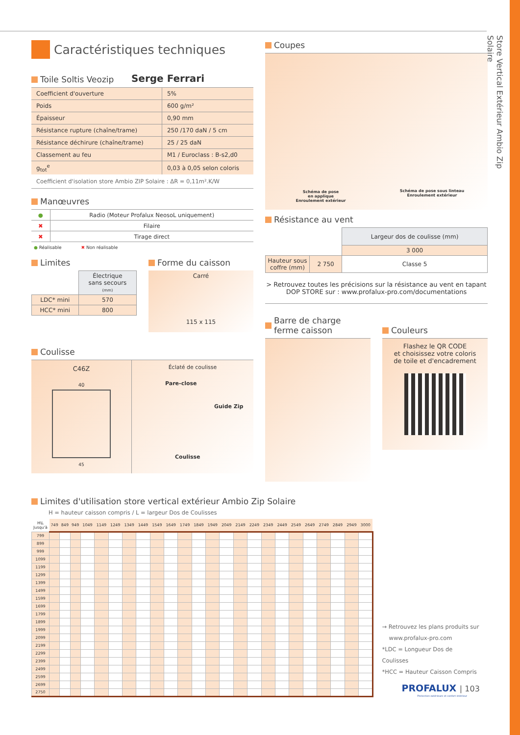Caractéristiques techniques
Toile Soltis Veozip
Serge Ferrari
| Coefficient d'ouverture | 5% |
| Poids | 600 g/m² |
| Épaisseur | 0,90 mm |
| Résistance rupture (chaîne/trame) | 250 /170 daN / 5 cm |
| Résistance déchirure (chaîne/trame) | 25 / 25 daN |
| Classement au feu | M1 / Euroclass : B-s2,d0 |
| g<sub>tot</sub><sup>e</sup> | 0,03 à 0,05 selon coloris |
Coefficient d'isolation store Ambio ZIP Solaire : ΔR = 0,11m².K/W
Manœuvres
| ● | Radio (Moteur Profalux NeosoL uniquement) |
| ✖ | Filaire |
| ✖ | Tirage direct |
● Réalisable ✖ Non réalisable
Limites
| | Électrique sans secours (mm) |
| LDC* mini | 570 |
| HCC* mini | 800 |
Forme du caisson
Carré
115 x 115
Coulisse
C46Z
40
45
Éclaté de coulisse
Pare-close
Guide Zip
Coulisse
Coupes
Schéma de pose
en applique
Enroulement extérieur
Schéma de pose sous linteau
Enroulement extérieur
Résistance au vent
| | | Largeur dos de coulisse (mm) |
| | | 3 000 |
| Hauteur sous coffre (mm) | 2 750 | Classe 5 |
> Retrouvez toutes les précisions sur la résistance au vent en tapant DOP STORE sur : www.profalux-pro.com/documentations
Barre de charge
ferme caisson
Couleurs
Flashez le QR CODE
et choisissez votre coloris
de toile et d'encadrement
Limites d'utilisation store vertical extérieur Ambio Zip Solaire
H = hauteur caisson compris / L = largeur Dos de Coulisses
| H\L Jusqu'à | 749 | 849 | 949 | 1049 | 1149 | 1249 | 1349 | 1449 | 1549 | 1649 | 1749 | 1849 | 1949 | 2049 | 2149 | 2249 | 2349 | 2449 | 2549 | 2649 | 2749 | 2849 | 2949 | 3000 |
| --- | --- | --- | --- | --- | --- | --- | --- | --- | --- | --- | --- | --- | --- | --- | --- | --- | --- | --- | --- | --- | --- | --- | --- | --- |
| 799 | | | | | | | | | | | | | | | | | | | | | | | | |
| 899 | | | | | | | | | | | | | | | | | | | | | | | | |
| 999 | | | | | | | | | | | | | | | | | | | | | | | | |
| 1099 | | | | | | | | | | | | | | | | | | | | | | | | |
| 1199 | | | | | | | | | | | | | | | | | | | | | | | | |
| 1299 | | | | | | | | | | | | | | | | | | | | | | | | |
| 1399 | | | | | | | | | | | | | | | | | | | | | | | | |
| 1499 | | | | | | | | | | | | | | | | | | | | | | | | |
| 1599 | | | | | | | | | | | | | | | | | | | | | | | | |
| 1699 | | | | | | | | | | | | | | | | | | | | | | | | |
| 1799 | | | | | | | | | | | | | | | | | | | | | | | | |
| 1899 | | | | | | | | | | | | | | | | | | | | | | | | |
| 1999 | | | | | | | | | | | | | | | | | | | | | | | | |
| 2099 | | | | | | | | | | | | | | | | | | | | | | | | |
| 2199 | | | | | | | | | | | | | | | | | | | | | | | | |
| 2299 | | | | | | | | | | | | | | | | | | | | | | | | |
| 2399 | | | | | | | | | | | | | | | | | | | | | | | | |
| 2499 | | | | | | | | | | | | | | | | | | | | | | | | |
| 2599 | | | | | | | | | | | | | | | | | | | | | | | | |
| 2699 | | | | | | | | | | | | | | | | | | | | | | | | |
| 2750 | | | | | | | | | | | | | | | | | | | | | | | | |
→ Retrouvez les plans produits sur
www.profalux-pro.com
*LDC = Longueur Dos de Coulisses
*HCC = Hauteur Caisson Compris
PROFALUX | 103
Protection extérieure et confort intérieur
Store Vertical Extérieur Ambio Zip Solaire